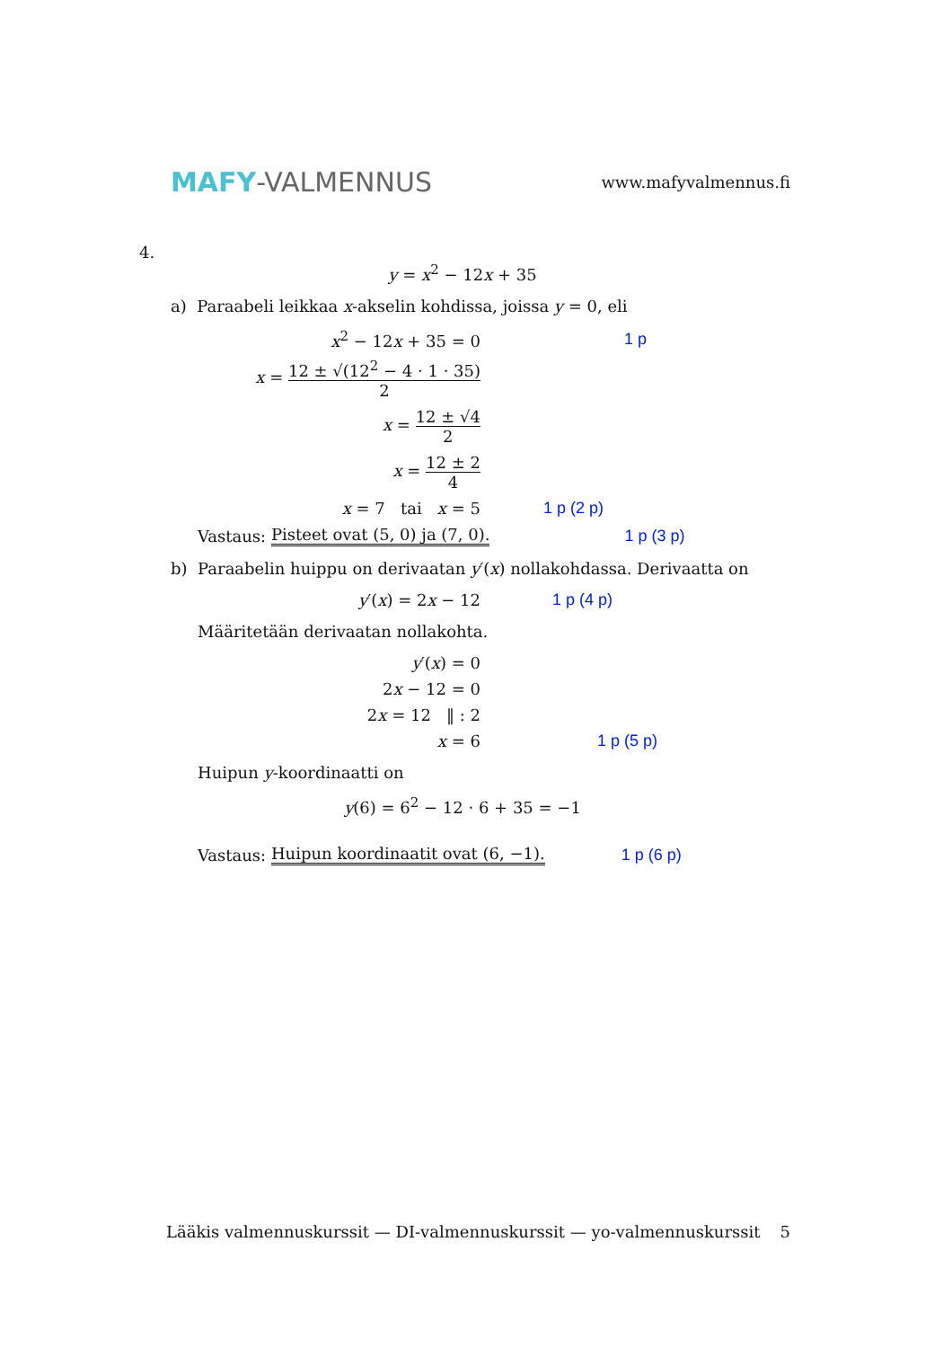MAFY-VALMENNUS
www.mafyvalmennus.fi
4.
y = x<sup>2</sup> − 12x + 35
a) Paraabeli leikkaa x-akselin kohdissa, joissa y = 0, eli
x<sup>2</sup> − 12x + 35 = 0 1 p
x = 12 ± √(12<sup>2</sup> − 4 · 1 · 35) 2
x = 12 ± √4 2
x = 12 ± 2 4
x = 7 tai x = 5 1 p (2 p)
Vastaus: Pisteet ovat (5, 0) ja (7, 0). 1 p (3 p)
b) Paraabelin huippu on derivaatan y′(x) nollakohdassa. Derivaatta on
y′(x) = 2x − 12 1 p (4 p)
Määritetään derivaatan nollakohta.
y′(x) = 0
2x − 12 = 0
2x = 12 ‖ : 2
x = 6 1 p (5 p)
Huipun y-koordinaatti on
y(6) = 6<sup>2</sup> − 12 · 6 + 35 = −1
Vastaus: Huipun koordinaatit ovat (6, −1). 1 p (6 p)
Lääkis valmennuskurssit — DI-valmennuskurssit — yo-valmennuskurssit 5